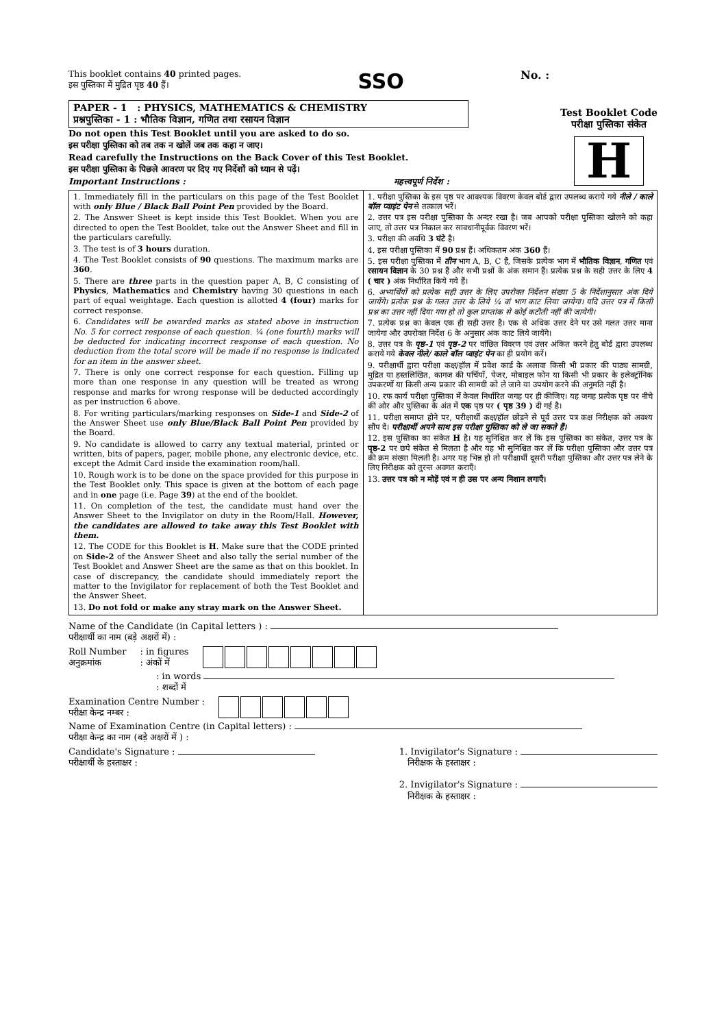This booklet contains 40 printed pages.
इस पुस्तिका में मुद्रित पृष्ठ 40 हैं।
SSO
No. :
PAPER - 1 : PHYSICS, MATHEMATICS & CHEMISTRY
प्रश्नपुस्तिका - 1 : भौतिक विज्ञान, गणित तथा रसायन विज्ञान
Do not open this Test Booklet until you are asked to do so.
इस परीक्षा पुस्तिका को तब तक न खोलें जब तक कहा न जाए।
Read carefully the Instructions on the Back Cover of this Test Booklet.
इस परीक्षा पुस्तिका के पिछले आवरण पर दिए गए निर्देशों को ध्यान से पढ़ें।
Important Instructions : महत्त्वपूर्ण निर्देश :
Test Booklet Code
परीक्षा पुस्तिका संकेत
H
1. Immediately fill in the particulars on this page of the Test Booklet with only Blue / Black Ball Point Pen provided by the Board.
2. The Answer Sheet is kept inside this Test Booklet. When you are directed to open the Test Booklet, take out the Answer Sheet and fill in the particulars carefully.
3. The test is of 3 hours duration.
4. The Test Booklet consists of 90 questions. The maximum marks are 360.
5. There are three parts in the question paper A, B, C consisting of Physics, Mathematics and Chemistry having 30 questions in each part of equal weightage. Each question is allotted 4 (four) marks for correct response.
6. Candidates will be awarded marks as stated above in instruction No. 5 for correct response of each question. ¼ (one fourth) marks will be deducted for indicating incorrect response of each question. No deduction from the total score will be made if no response is indicated for an item in the answer sheet.
7. There is only one correct response for each question. Filling up more than one response in any question will be treated as wrong response and marks for wrong response will be deducted accordingly as per instruction 6 above.
8. For writing particulars/marking responses on Side-1 and Side-2 of the Answer Sheet use only Blue/Black Ball Point Pen provided by the Board.
9. No candidate is allowed to carry any textual material, printed or written, bits of papers, pager, mobile phone, any electronic device, etc. except the Admit Card inside the examination room/hall.
10. Rough work is to be done on the space provided for this purpose in the Test Booklet only. This space is given at the bottom of each page and in one page (i.e. Page 39) at the end of the booklet.
11. On completion of the test, the candidate must hand over the Answer Sheet to the Invigilator on duty in the Room/Hall. However, the candidates are allowed to take away this Test Booklet with them.
12. The CODE for this Booklet is H. Make sure that the CODE printed on Side-2 of the Answer Sheet and also tally the serial number of the Test Booklet and Answer Sheet are the same as that on this booklet. In case of discrepancy, the candidate should immediately report the matter to the Invigilator for replacement of both the Test Booklet and the Answer Sheet.
13. Do not fold or make any stray mark on the Answer Sheet.
1. परीक्षा पुस्तिका के इस पृष्ठ पर आवश्यक विवरण केवल बोर्ड द्वारा उपलब्ध कराये गये नीले / काले बॉल प्वाइंट पेन से तत्काल भरें।
2. उत्तर पत्र इस परीक्षा पुस्तिका के अन्दर रखा है। जब आपको परीक्षा पुस्तिका खोलने को कहा जाए, तो उत्तर पत्र निकाल कर सावधानीपूर्वक विवरण भरें।
3. परीक्षा की अवधि 3 घंटे है।
4. इस परीक्षा पुस्तिका में 90 प्रश्न हैं। अधिकतम अंक 360 हैं।
5. इस परीक्षा पुस्तिका में तीन भाग A, B, C हैं, जिसके प्रत्येक भाग में भौतिक विज्ञान, गणित एवं रसायन विज्ञान के 30 प्रश्न हैं और सभी प्रश्नों के अंक समान हैं। प्रत्येक प्रश्न के सही उत्तर के लिए 4 ( चार ) अंक निर्धारित किये गये हैं।
6. अभ्यर्थियों को प्रत्येक सही उत्तर के लिए उपरोक्त निर्देशन संख्या 5 के निर्देशानुसार अंक दिये जायेंगे। प्रत्येक प्रश्न के गलत उत्तर के लिये ¼ वां भाग काट लिया जायेगा। यदि उत्तर पत्र में किसी प्रश्न का उत्तर नहीं दिया गया हो तो कुल प्राप्तांक से कोई कटौती नहीं की जायेगी।
7. प्रत्येक प्रश्न का केवल एक ही सही उत्तर है। एक से अधिक उत्तर देने पर उसे गलत उत्तर माना जायेगा और उपरोक्त निर्देश 6 के अनुसार अंक काट लिये जायेंगे।
8. उत्तर पत्र के पृष्ठ-1 एवं पृष्ठ-2 पर वांछित विवरण एवं उत्तर अंकित करने हेतु बोर्ड द्वारा उपलब्ध कराये गये केवल नीले/ काले बॉल प्वाइंट पेन का ही प्रयोग करें।
9. परीक्षार्थी द्वारा परीक्षा कक्ष/हॉल में प्रवेश कार्ड के अलावा किसी भी प्रकार की पाठ्य सामग्री, मुद्रित या हस्तलिखित, कागज की पर्चियाँ, पेजर, मोबाइल फोन या किसी भी प्रकार के इलेक्ट्रॉनिक उपकरणों या किसी अन्य प्रकार की सामग्री को ले जाने या उपयोग करने की अनुमति नहीं है।
10. रफ कार्य परीक्षा पुस्तिका में केवल निर्धारित जगह पर ही कीजिए। यह जगह प्रत्येक पृष्ठ पर नीचे की ओर और पुस्तिका के अंत में एक पृष्ठ पर ( पृष्ठ 39 ) दी गई है।
11. परीक्षा समाप्त होने पर, परीक्षार्थी कक्ष/हॉल छोड़ने से पूर्व उत्तर पत्र कक्ष निरीक्षक को अवश्य सौंप दें। परीक्षार्थी अपने साथ इस परीक्षा पुस्तिका को ले जा सकते हैं।
12. इस पुस्तिका का संकेत H है। यह सुनिश्चित कर लें कि इस पुस्तिका का संकेत, उत्तर पत्र के पृष्ठ-2 पर छपे संकेत से मिलता है और यह भी सुनिश्चित कर लें कि परीक्षा पुस्तिका और उत्तर पत्र की क्रम संख्या मिलती है। अगर यह भिन्न हो तो परीक्षार्थी दूसरी परीक्षा पुस्तिका और उत्तर पत्र लेने के लिए निरीक्षक को तुरन्त अवगत कराएँ।
13. उत्तर पत्र को न मोड़ें एवं न ही उस पर अन्य निशान लगाएँ।
Name of the Candidate (in Capital letters ) :
परीक्षार्थी का नाम (बड़े अक्षरों में) :
Roll Number
अनुक्रमांक
: in figures
: अंकों में
: in words
: शब्दों में
Examination Centre Number :
परीक्षा केन्द्र नम्बर :
Name of Examination Centre (in Capital letters) :
परीक्षा केन्द्र का नाम (बड़े अक्षरों में ) :
Candidate's Signature :
परीक्षार्थी के हस्ताक्षर :
1. Invigilator's Signature :
निरीक्षक के हस्ताक्षर :
2. Invigilator's Signature :
निरीक्षक के हस्ताक्षर :